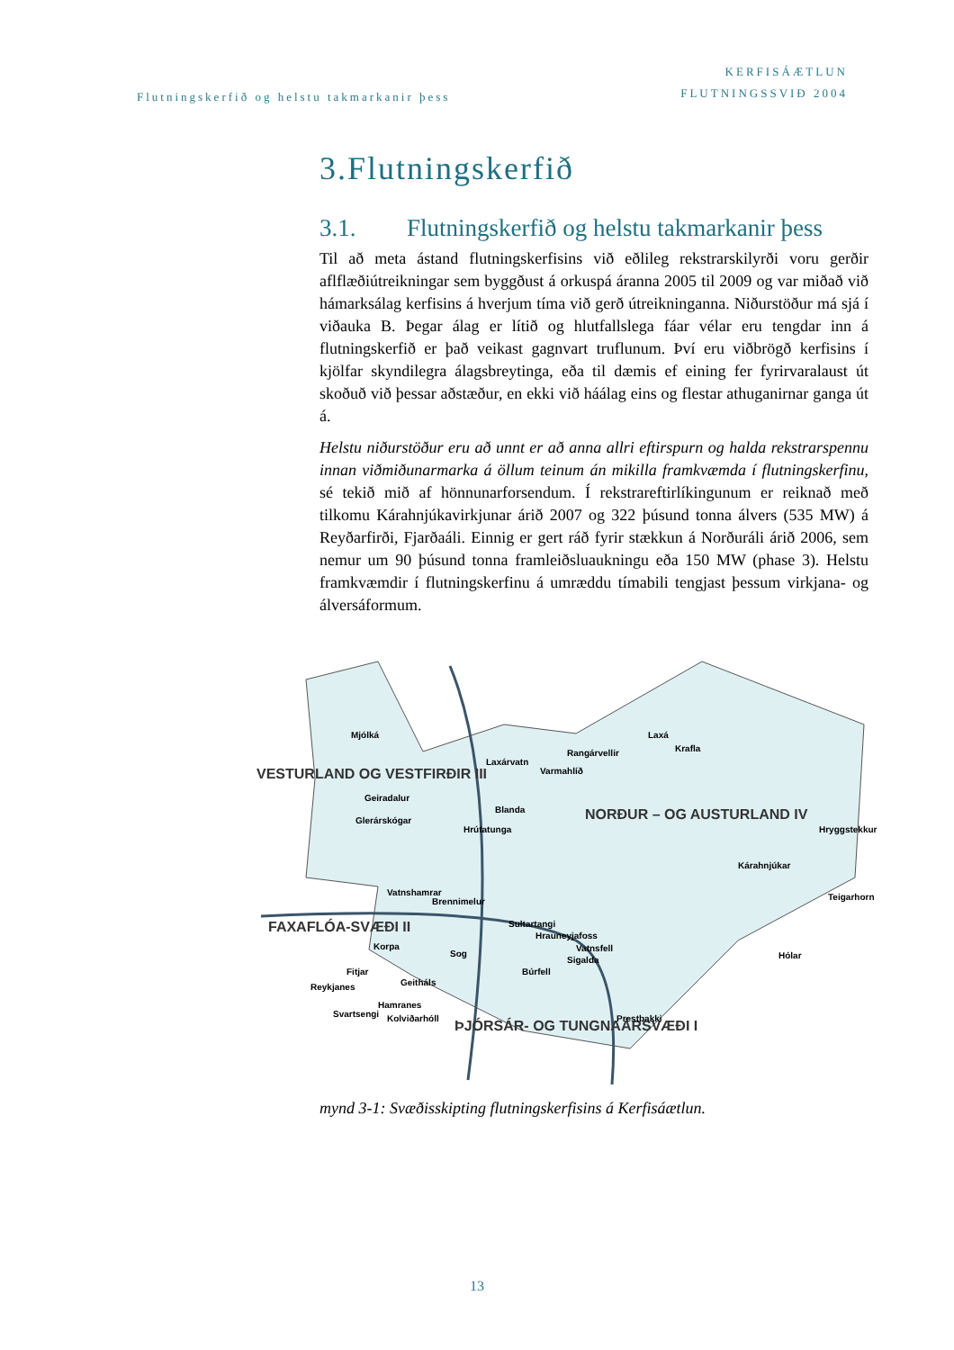Flutningskerfið og helstu takmarkanir þess
KERFISÁÆTLUN
FLUTNINGSSVIÐ 2004
3.Flutningskerfið
3.1. Flutningskerfið og helstu takmarkanir þess
Til að meta ástand flutningskerfisins við eðlileg rekstrarskilyrði voru gerðir aflflæðiútreikningar sem byggðust á orkuspá áranna 2005 til 2009 og var miðað við hámarksálag kerfisins á hverjum tíma við gerð útreikninganna. Niðurstöður má sjá í viðauka B. Þegar álag er lítið og hlutfallslega fáar vélar eru tengdar inn á flutningskerfið er það veikast gagnvart truflunum. Því eru viðbrögð kerfisins í kjölfar skyndilegra álagsbreytinga, eða til dæmis ef eining fer fyrirvaralaust út skoðuð við þessar aðstæður, en ekki við háálag eins og flestar athuganirnar ganga út á.
Helstu niðurstöður eru að unnt er að anna allri eftirspurn og halda rekstrarspennu innan viðmiðunarmarka á öllum teinum án mikilla framkvæmda í flutningskerfinu, sé tekið mið af hönnunarforsendum. Í rekstrareftirlíkingunum er reiknað með tilkomu Kárahnjúkavirkjunar árið 2007 og 322 þúsund tonna álvers (535 MW) á Reyðarfirði, Fjarðaáli. Einnig er gert ráð fyrir stækkun á Norðuráli árið 2006, sem nemur um 90 þúsund tonna framleiðsluaukningu eða 150 MW (phase 3). Helstu framkvæmdir í flutningskerfinu á umræddu tímabili tengjast þessum virkjana- og álversáformum.
VESTURLAND OG VESTFIRÐIR III
FAXAFLÓA-SVÆÐI II
NORÐUR – OG AUSTURLAND IV
ÞJÓRSÁR- OG TUNGNAÁRSVÆÐI I
Mjólká
Geiradalur
Glerárskógar
Laxárvatn
Varmahlíð
Rangárvellir
Laxá
Krafla
Blanda
Hrútatunga
Hryggstekkur
Kárahnjúkar
Teigarhorn
Vatnshamrar
Brennimelur
Sultartangi
Hrauneyjafoss
Vatnsfell
Sigalda
Korpa
Sog
Búrfell
Fitjar
Geitháls
Reykjanes
Hamranes
Svartsengi
Kolviðarhóll
Prestbakki
Hólar
mynd 3-1: Svæðisskipting flutningskerfisins á Kerfisáætlun.
13